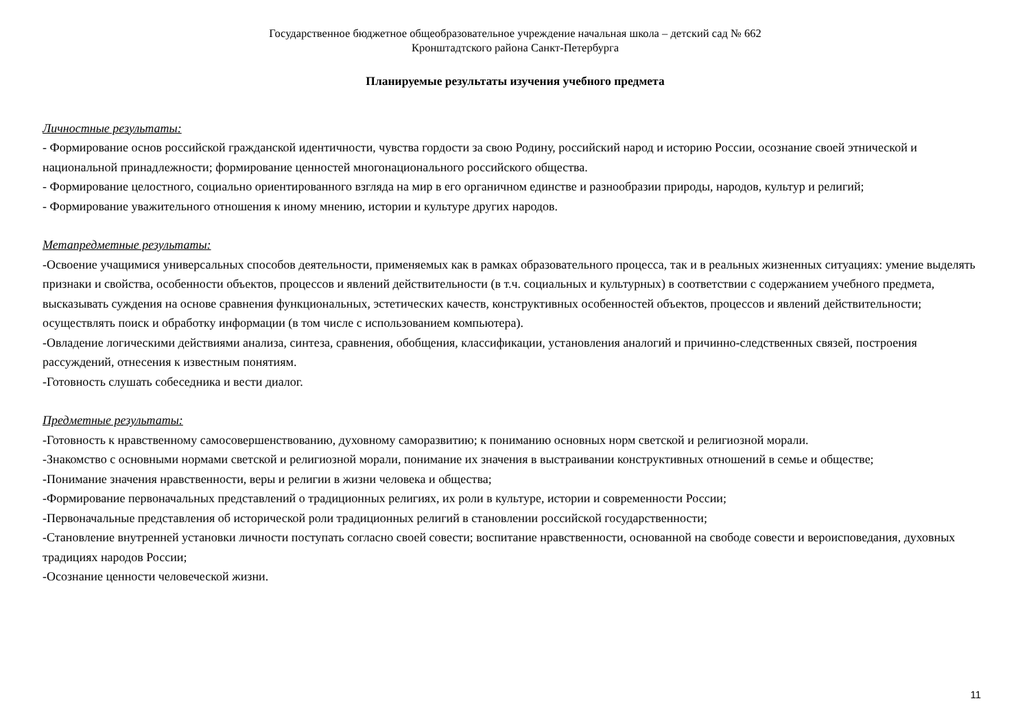Государственное бюджетное общеобразовательное учреждение начальная школа – детский сад № 662
Кронштадтского района Санкт-Петербурга
Планируемые результаты изучения учебного предмета
Личностные результаты:
- Формирование основ российской гражданской идентичности, чувства гордости за свою Родину, российский народ и историю России, осознание своей этнической и национальной принадлежности; формирование ценностей многонационального российского общества.
- Формирование целостного, социально ориентированного взгляда на мир в его органичном единстве и разнообразии природы, народов, культур и религий;
- Формирование уважительного отношения к иному мнению, истории и культуре других народов.
Метапредметные результаты:
-Освоение учащимися универсальных способов деятельности, применяемых как в рамках образовательного процесса, так и в реальных жизненных ситуациях: умение выделять признаки и свойства, особенности объектов, процессов и явлений действительности (в т.ч. социальных и культурных) в соответствии с содержанием учебного предмета, высказывать суждения на основе сравнения функциональных, эстетических качеств, конструктивных особенностей объектов, процессов и явлений действительности; осуществлять поиск и обработку информации (в том числе с использованием компьютера).
-Овладение логическими действиями анализа, синтеза, сравнения, обобщения, классификации, установления аналогий и причинно-следственных связей, построения рассуждений, отнесения к известным понятиям.
-Готовность слушать собеседника и вести диалог.
Предметные результаты:
-Готовность к нравственному самосовершенствованию, духовному саморазвитию; к пониманию основных норм светской и религиозной морали.
-Знакомство с основными нормами светской и религиозной морали, понимание их значения в выстраивании конструктивных отношений в семье и обществе;
-Понимание значения нравственности, веры и религии в жизни человека и общества;
-Формирование первоначальных представлений о традиционных религиях, их роли в культуре, истории и современности России;
-Первоначальные представления об исторической роли традиционных религий в становлении российской государственности;
-Становление внутренней установки личности поступать согласно своей совести; воспитание нравственности, основанной на свободе совести и вероисповедания, духовных традициях народов России;
-Осознание ценности человеческой жизни.
11